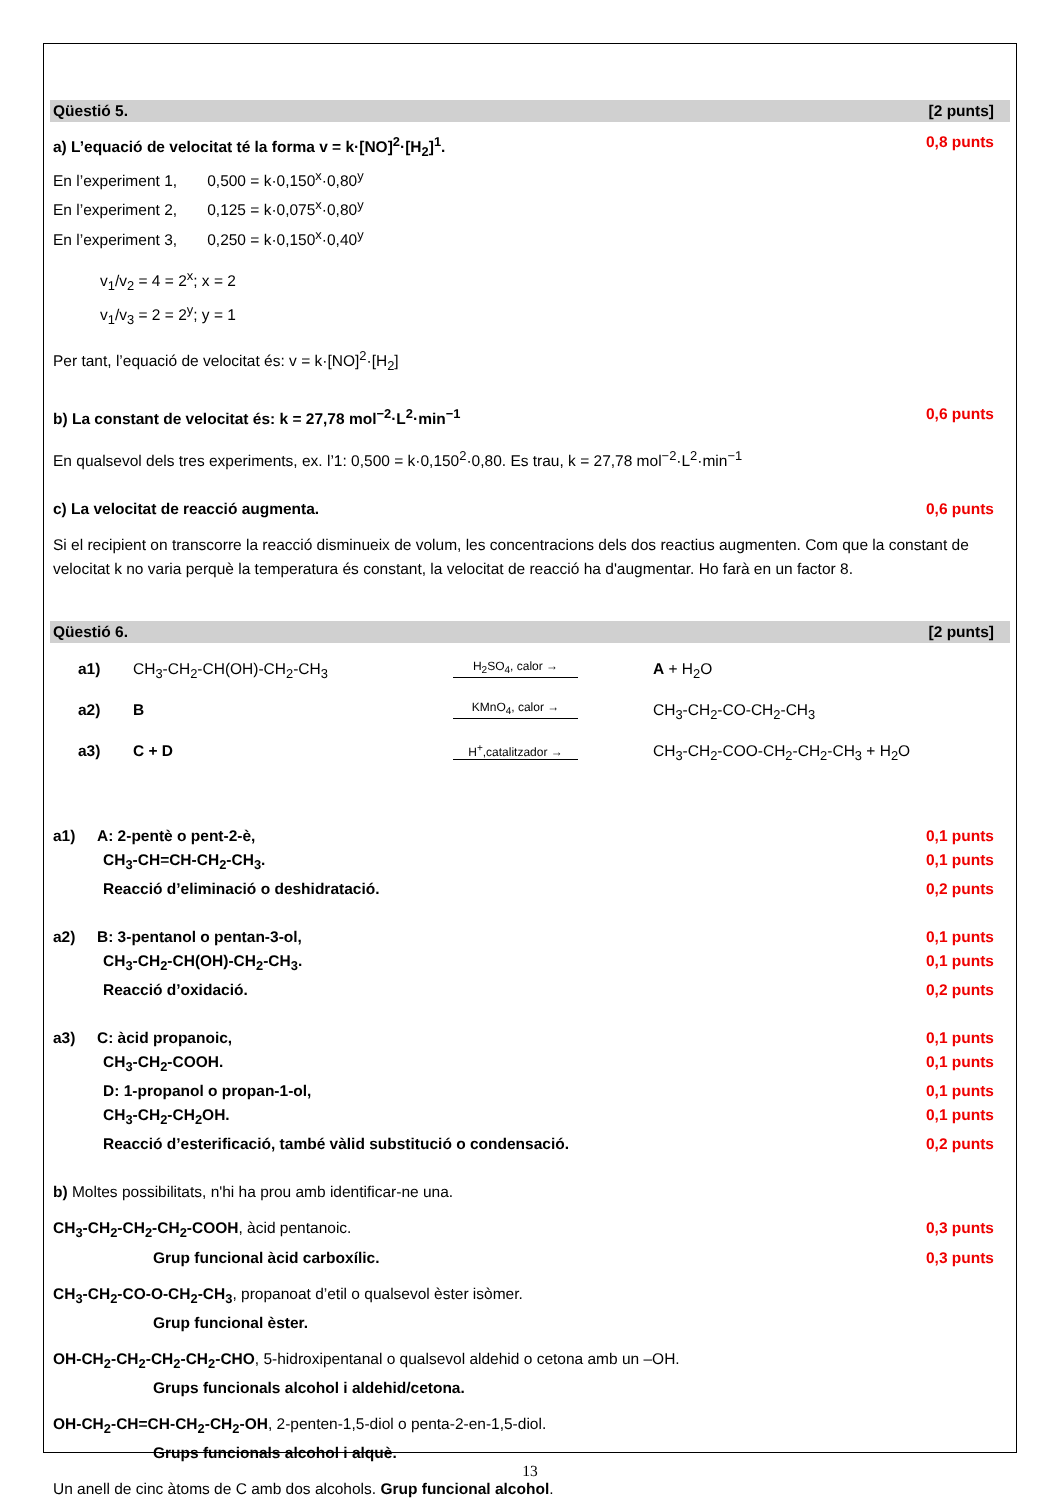Qüestió 5. [2 punts]
a) L’equació de velocitat té la forma v = k·[NO]<sup>2</sup>·[H<sub>2</sub>]<sup>1</sup>. 0,8 punts
En l’experiment 1, 0,500 = k·0,150<sup>x</sup>·0,80<sup>y</sup>
En l’experiment 2, 0,125 = k·0,075<sup>x</sup>·0,80<sup>y</sup>
En l’experiment 3, 0,250 = k·0,150<sup>x</sup>·0,40<sup>y</sup>
v<sub>1</sub>/v<sub>2</sub> = 4 = 2<sup>x</sup>; x = 2
v<sub>1</sub>/v<sub>3</sub> = 2 = 2<sup>y</sup>; y = 1
Per tant, l’equació de velocitat és: v = k·[NO]<sup>2</sup>·[H<sub>2</sub>]
b) La constant de velocitat és: k = 27,78 mol<sup>−2</sup>·L<sup>2</sup>·min<sup>−1</sup> 0,6 punts
En qualsevol dels tres experiments, ex. l’1: 0,500 = k·0,150<sup>2</sup>·0,80. Es trau, k = 27,78 mol<sup>−2</sup>·L<sup>2</sup>·min<sup>−1</sup>
c) La velocitat de reacció augmenta. 0,6 punts
Si el recipient on transcorre la reacció disminueix de volum, les concentracions dels dos reactius augmenten. Com que la constant de velocitat k no varia perquè la temperatura és constant, la velocitat de reacció ha d'augmentar. Ho farà en un factor 8.
Qüestió 6. [2 punts]
a1) CH<sub>3</sub>-CH<sub>2</sub>-CH(OH)-CH<sub>2</sub>-CH<sub>3</sub>
H<sub>2</sub>SO<sub>4</sub>, calor →
A + H<sub>2</sub>O a2) B
KMnO<sub>4</sub>, calor →
CH<sub>3</sub>-CH<sub>2</sub>-CO-CH<sub>2</sub>-CH<sub>3</sub> a3) C + D
H<sup>+</sup>,catalitzador →
CH<sub>3</sub>-CH<sub>2</sub>-COO-CH<sub>2</sub>-CH<sub>2</sub>-CH<sub>3</sub> + H<sub>2</sub>O
a1) A: 2-pentè o pent-2-è, 0,1 punts
CH<sub>3</sub>-CH=CH-CH<sub>2</sub>-CH<sub>3</sub>. 0,1 punts
Reacció d’eliminació o deshidratació. 0,2 punts
a2) B: 3-pentanol o pentan-3-ol, 0,1 punts
CH<sub>3</sub>-CH<sub>2</sub>-CH(OH)-CH<sub>2</sub>-CH<sub>3</sub>. 0,1 punts
Reacció d’oxidació. 0,2 punts
a3) C: àcid propanoic, 0,1 punts
CH<sub>3</sub>-CH<sub>2</sub>-COOH. 0,1 punts
D: 1-propanol o propan-1-ol, 0,1 punts
CH<sub>3</sub>-CH<sub>2</sub>-CH<sub>2</sub>OH. 0,1 punts
Reacció d’esterificació, també vàlid substitució o condensació. 0,2 punts
b) Moltes possibilitats, n'hi ha prou amb identificar-ne una.
CH<sub>3</sub>-CH<sub>2</sub>-CH<sub>2</sub>-CH<sub>2</sub>-COOH, àcid pentanoic. 0,3 punts
Grup funcional àcid carboxílic. 0,3 punts
CH<sub>3</sub>-CH<sub>2</sub>-CO-O-CH<sub>2</sub>-CH<sub>3</sub>, propanoat d’etil o qualsevol èster isòmer.
Grup funcional èster.
OH-CH<sub>2</sub>-CH<sub>2</sub>-CH<sub>2</sub>-CH<sub>2</sub>-CHO, 5-hidroxipentanal o qualsevol aldehid o cetona amb un –OH.
Grups funcionals alcohol i aldehid/cetona.
OH-CH<sub>2</sub>-CH=CH-CH<sub>2</sub>-CH<sub>2</sub>-OH, 2-penten-1,5-diol o penta-2-en-1,5-diol.
Grups funcionals alcohol i alquè.
Un anell de cinc àtoms de C amb dos alcohols. Grup funcional alcohol.
13